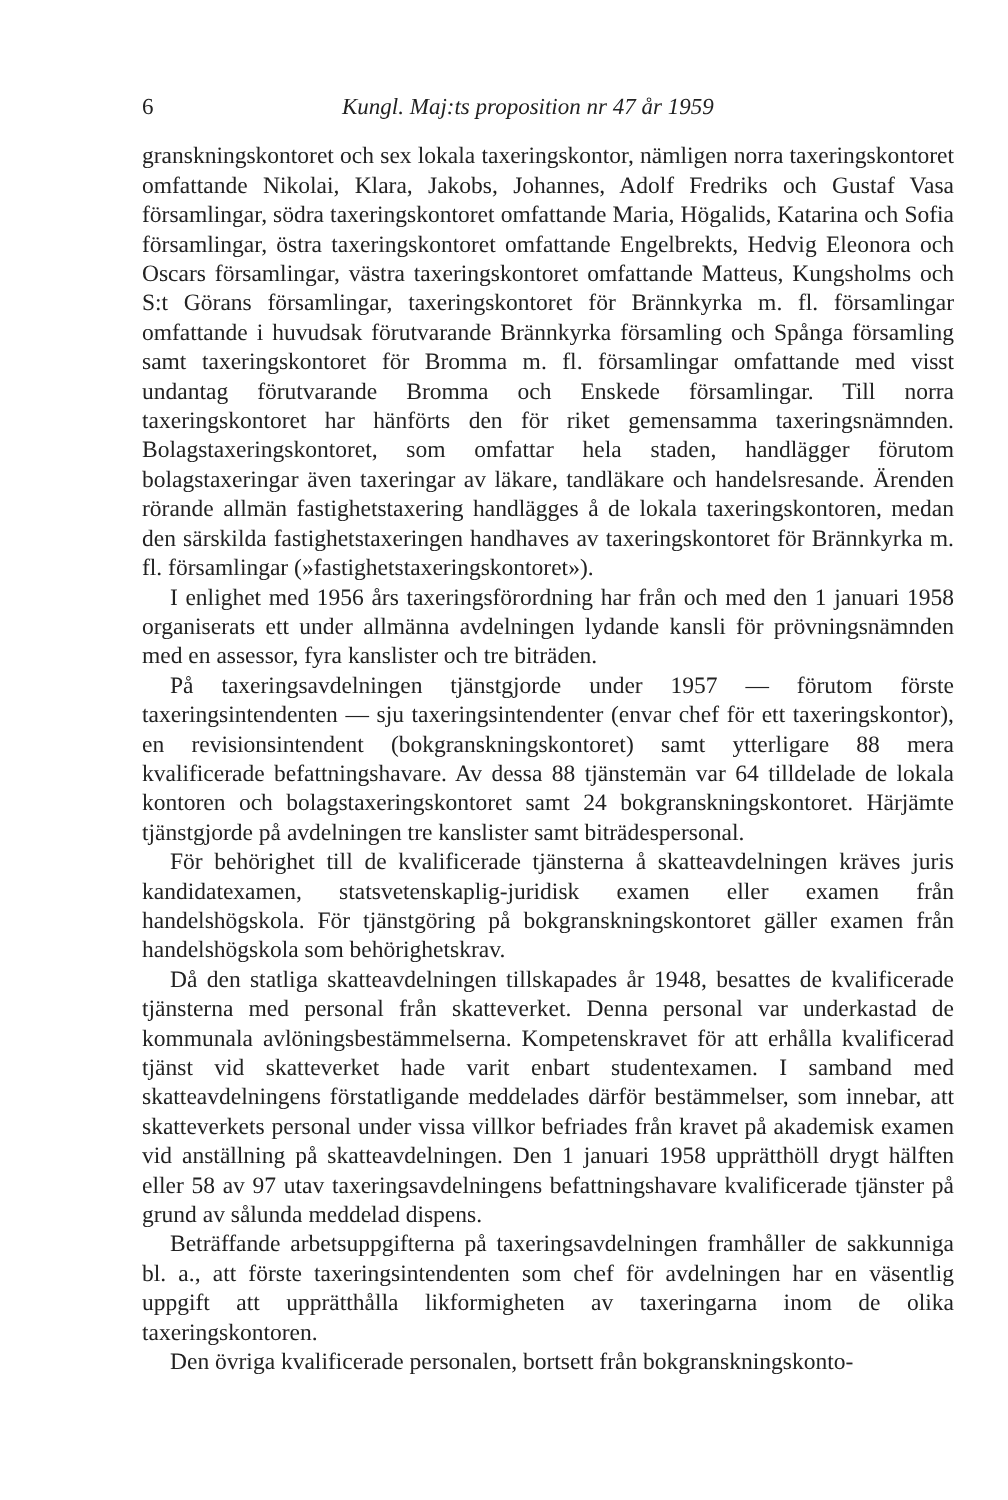6 Kungl. Maj:ts proposition nr 47 år 1959
granskningskontoret och sex lokala taxeringskontor, nämligen norra taxeringskontoret omfattande Nikolai, Klara, Jakobs, Johannes, Adolf Fredriks och Gustaf Vasa församlingar, södra taxeringskontoret omfattande Maria, Högalids, Katarina och Sofia församlingar, östra taxeringskontoret omfattande Engelbrekts, Hedvig Eleonora och Oscars församlingar, västra taxeringskontoret omfattande Matteus, Kungsholms och S:t Görans församlingar, taxeringskontoret för Brännkyrka m. fl. församlingar omfattande i huvudsak förutvarande Brännkyrka församling och Spånga församling samt taxeringskontoret för Bromma m. fl. församlingar omfattande med visst undantag förutvarande Bromma och Enskede församlingar. Till norra taxeringskontoret har hänförts den för riket gemensamma taxeringsnämnden. Bolagstaxeringskontoret, som omfattar hela staden, handlägger förutom bolagstaxeringar även taxeringar av läkare, tandläkare och handelsresande. Ärenden rörande allmän fastighetstaxering handlägges å de lokala taxeringskontoren, medan den särskilda fastighetstaxeringen handhaves av taxeringskontoret för Brännkyrka m. fl. församlingar (»fastighetstaxeringskontoret»).
I enlighet med 1956 års taxeringsförordning har från och med den 1 januari 1958 organiserats ett under allmänna avdelningen lydande kansli för prövningsnämnden med en assessor, fyra kanslister och tre biträden.
På taxeringsavdelningen tjänstgjorde under 1957 — förutom förste taxeringsintendenten — sju taxeringsintendenter (envar chef för ett taxeringskontor), en revisionsintendent (bokgranskningskontoret) samt ytterligare 88 mera kvalificerade befattningshavare. Av dessa 88 tjänstemän var 64 tilldelade de lokala kontoren och bolagstaxeringskontoret samt 24 bokgranskningskontoret. Härjämte tjänstgjorde på avdelningen tre kanslister samt biträdespersonal.
För behörighet till de kvalificerade tjänsterna å skatteavdelningen kräves juris kandidatexamen, statsvetenskaplig-juridisk examen eller examen från handelshögskola. För tjänstgöring på bokgranskningskontoret gäller examen från handelshögskola som behörighetskrav.
Då den statliga skatteavdelningen tillskapades år 1948, besattes de kvalificerade tjänsterna med personal från skatteverket. Denna personal var underkastad de kommunala avlöningsbestämmelserna. Kompetenskravet för att erhålla kvalificerad tjänst vid skatteverket hade varit enbart studentexamen. I samband med skatteavdelningens förstatligande meddelades därför bestämmelser, som innebar, att skatteverkets personal under vissa villkor befriades från kravet på akademisk examen vid anställning på skatteavdelningen. Den 1 januari 1958 upprätthöll drygt hälften eller 58 av 97 utav taxeringsavdelningens befattningshavare kvalificerade tjänster på grund av sålunda meddelad dispens.
Beträffande arbetsuppgifterna på taxeringsavdelningen framhåller de sakkunniga bl. a., att förste taxeringsintendenten som chef för avdelningen har en väsentlig uppgift att upprätthålla likformigheten av taxeringarna inom de olika taxeringskontoren.
Den övriga kvalificerade personalen, bortsett från bokgranskningskonto-